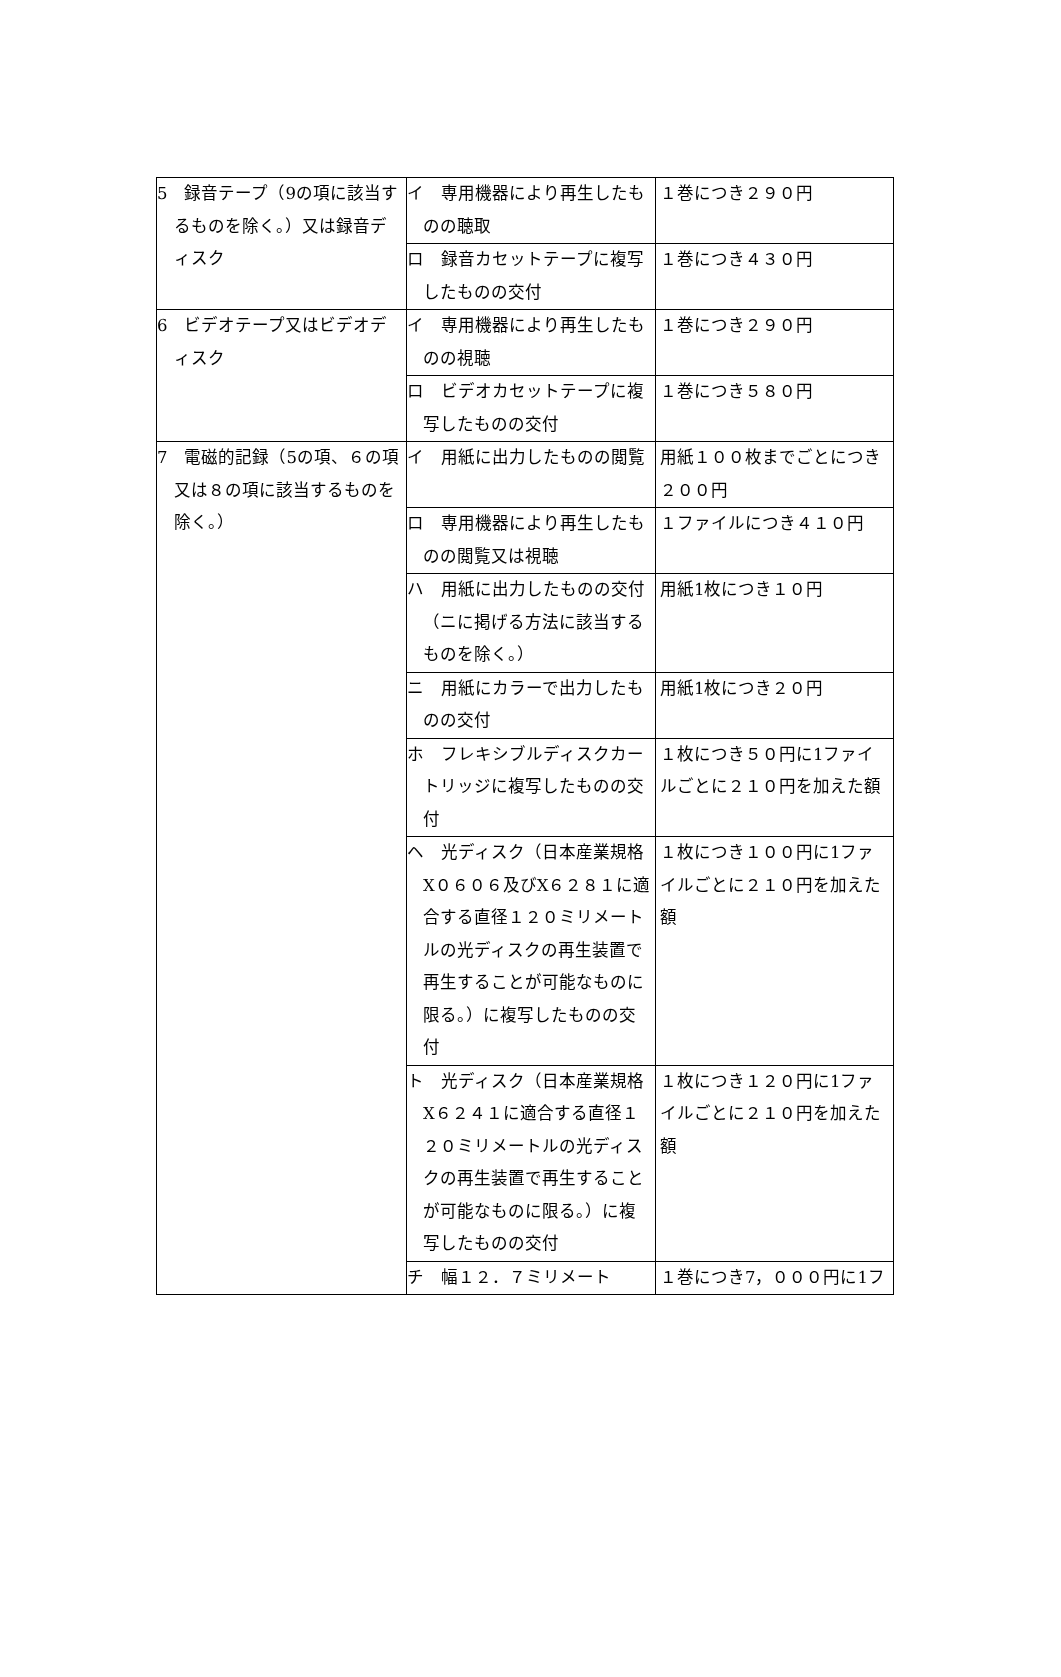| 5 録音テープ（9の項に該当するものを除く。）又は録音ディスク | イ 専用機器により再生したものの聴取 | １巻につき２９０円 |
| | ロ 録音カセットテープに複写したものの交付 | １巻につき４３０円 |
| 6 ビデオテープ又はビデオディスク | イ 専用機器により再生したものの視聴 | １巻につき２９０円 |
| | ロ ビデオカセットテープに複写したものの交付 | １巻につき５８０円 |
| 7 電磁的記録（5の項、６の項又は８の項に該当するものを除く。） | イ 用紙に出力したものの閲覧 | 用紙１００枚までごとにつき２００円 |
| | ロ 専用機器により再生したものの閲覧又は視聴 | １ファイルにつき４１０円 |
| | ハ 用紙に出力したものの交付（ニに掲げる方法に該当するものを除く。） | 用紙1枚につき１０円 |
| | ニ 用紙にカラーで出力したものの交付 | 用紙1枚につき２０円 |
| | ホ フレキシブルディスクカートリッジに複写したものの交付 | １枚につき５０円に1ファイルごとに２１０円を加えた額 |
| | ヘ 光ディスク（日本産業規格X０６０６及びX６２８１に適合する直径１２０ミリメートルの光ディスクの再生装置で再生することが可能なものに限る。）に複写したものの交付 | １枚につき１００円に1ファイルごとに２１０円を加えた額 |
| | ト 光ディスク（日本産業規格X６２４１に適合する直径１２０ミリメートルの光ディスクの再生装置で再生することが可能なものに限る。）に複写したものの交付 | １枚につき１２０円に1ファイルごとに２１０円を加えた額 |
| | チ 幅１２．７ミリメート | １巻につき7，０００円に1フ |